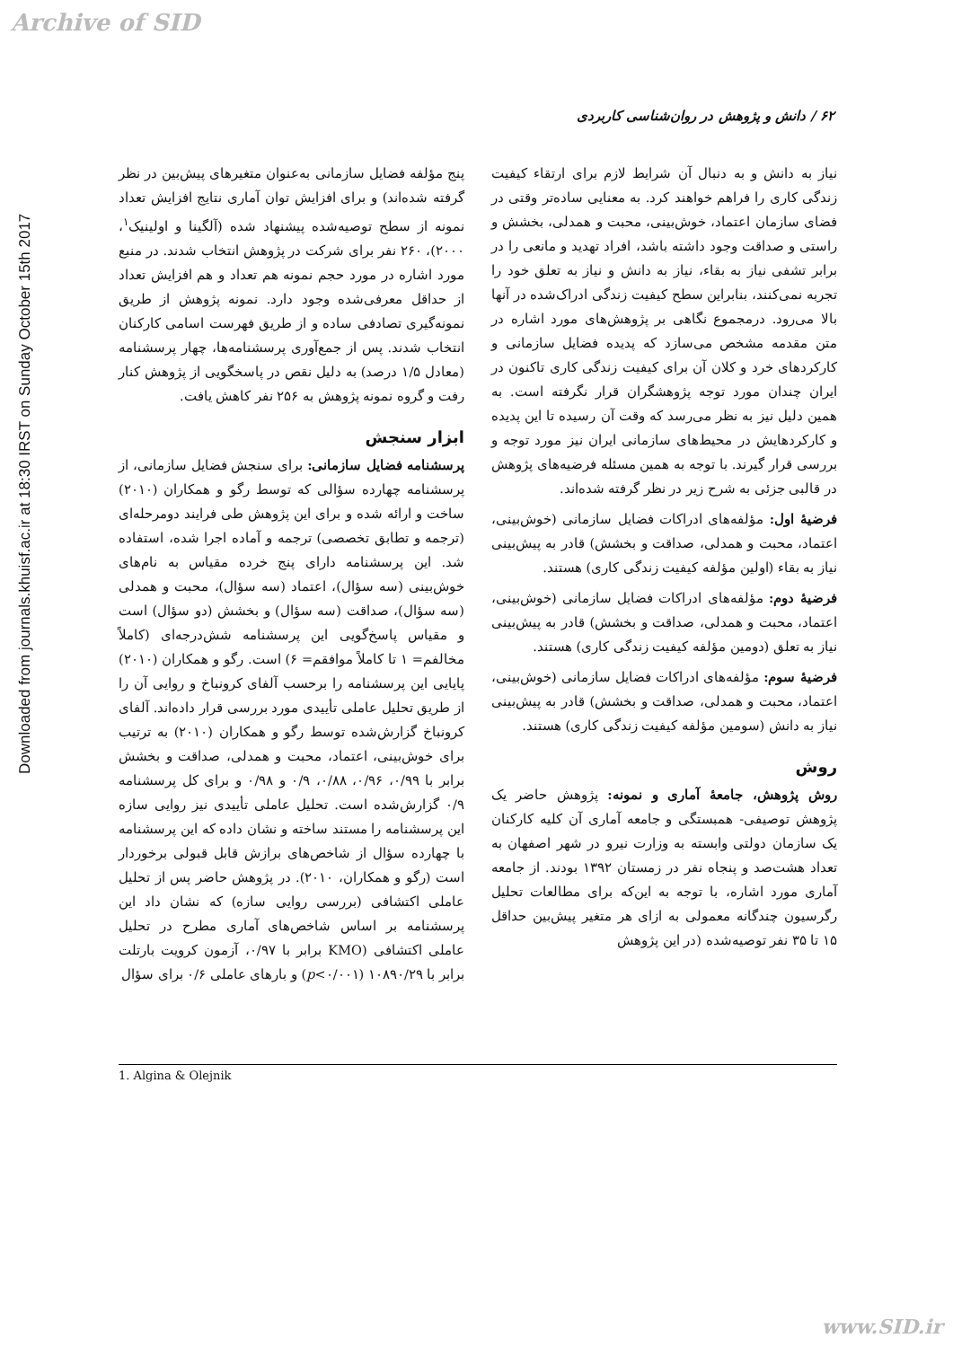Archive of SID
Downloaded from journals.khuisf.ac.ir at 18:30 IRST on Sunday October 15th 2017
۶۲ / دانش و پژوهش در روان‌شناسی کاربردی
نیاز به دانش و به دنبال آن شرایط لازم برای ارتقاء کیفیت زندگی کاری را فراهم خواهند کرد. به معنایی ساده‌تر وقتی در فضای سازمان اعتماد، خوش‌بینی، محبت و همدلی، بخشش و راستی و صداقت وجود داشته باشد، افراد تهدید و مانعی را در برابر تشفی نیاز به بقاء، نیاز به دانش و نیاز به تعلق خود را تجربه نمی‌کنند، بنابراین سطح کیفیت زندگی ادراک‌شده در آنها بالا می‌رود. درمجموع نگاهی بر پژوهش‌های مورد اشاره در متن مقدمه مشخص می‌سازد که پدیده فضایل سازمانی و کارکردهای خرد و کلان آن برای کیفیت زندگی کاری تاکنون در ایران چندان مورد توجه پژوهشگران قرار نگرفته است. به همین دلیل نیز به نظر می‌رسد که وقت آن رسیده تا این پدیده و کارکردهایش در محیط‌های سازمانی ایران نیز مورد توجه و بررسی قرار گیرند. با توجه به همین مسئله فرضیه‌های پژوهش در قالبی جزئی به شرح زیر در نظر گرفته شده‌اند.
فرضیهٔ اول: مؤلفه‌های ادراکات فضایل سازمانی (خوش‌بینی، اعتماد، محبت و همدلی، صداقت و بخشش) قادر به پیش‌بینی نیاز به بقاء (اولین مؤلفه کیفیت زندگی کاری) هستند.
فرضیهٔ دوم: مؤلفه‌های ادراکات فضایل سازمانی (خوش‌بینی، اعتماد، محبت و همدلی، صداقت و بخشش) قادر به پیش‌بینی نیاز به تعلق (دومین مؤلفه کیفیت زندگی کاری) هستند.
فرضیهٔ سوم: مؤلفه‌های ادراکات فضایل سازمانی (خوش‌بینی، اعتماد، محبت و همدلی، صداقت و بخشش) قادر به پیش‌بینی نیاز به دانش (سومین مؤلفه کیفیت زندگی کاری) هستند.
روش
روش پژوهش، جامعهٔ آماری و نمونه: پژوهش حاضر یک پژوهش توصیفی- همبستگی و جامعه آماری آن کلیه کارکنان یک سازمان دولتی وابسته به وزارت نیرو در شهر اصفهان به تعداد هشت‌صد و پنجاه نفر در زمستان ۱۳۹۲ بودند. از جامعه آماری مورد اشاره، با توجه به این‌که برای مطالعات تحلیل رگرسیون چندگانه معمولی به ازای هر متغیر پیش‌بین حداقل ۱۵ تا ۳۵ نفر توصیه‌شده (در این پژوهش
پنج مؤلفه فضایل سازمانی به‌عنوان متغیرهای پیش‌بین در نظر گرفته شده‌اند) و برای افزایش توان آماری نتایج افزایش تعداد نمونه از سطح توصیه‌شده پیشنهاد شده (آلگینا و اولینیک<sup>۱</sup>، ۲۰۰۰)، ۲۶۰ نفر برای شرکت در پژوهش انتخاب شدند. در منبع مورد اشاره در مورد حجم نمونه هم تعداد و هم افزایش تعداد از حداقل معرفی‌شده وجود دارد. نمونه پژوهش از طریق نمونه‌گیری تصادفی ساده و از طریق فهرست اسامی کارکنان انتخاب شدند. پس از جمع‌آوری پرسشنامه‌ها، چهار پرسشنامه (معادل ۱/۵ درصد) به دلیل نقص در پاسخگویی از پژوهش کنار رفت و گروه نمونه پژوهش به ۲۵۶ نفر کاهش یافت.
ابزار سنجش
پرسشنامه فضایل سازمانی: برای سنجش فضایل سازمانی، از پرسشنامه چهارده سؤالی که توسط رگو و همکاران (۲۰۱۰) ساخت و ارائه شده و برای این پژوهش طی فرایند دومرحله‌ای (ترجمه و تطابق تخصصی) ترجمه و آماده اجرا شده، استفاده شد. این پرسشنامه دارای پنج خرده مقیاس به نام‌های خوش‌بینی (سه سؤال)، اعتماد (سه سؤال)، محبت و همدلی (سه سؤال)، صداقت (سه سؤال) و بخشش (دو سؤال) است و مقیاس پاسخ‌گویی این پرسشنامه شش‌درجه‌ای (کاملاً مخالفم= ۱ تا کاملاً موافقم= ۶) است. رگو و همکاران (۲۰۱۰) پایایی این پرسشنامه را برحسب آلفای کرونباخ و روایی آن را از طریق تحلیل عاملی تأییدی مورد بررسی قرار داده‌اند. آلفای کرونباخ گزارش‌شده توسط رگو و همکاران (۲۰۱۰) به ترتیب برای خوش‌بینی، اعتماد، محبت و همدلی، صداقت و بخشش برابر با ۰/۹۹، ۰/۹۶، ۰/۸۸، ۰/۹ و ۰/۹۸ و برای کل پرسشنامه ۰/۹ گزارش‌شده است. تحلیل عاملی تأییدی نیز روایی سازه این پرسشنامه را مستند ساخته و نشان داده که این پرسشنامه با چهارده سؤال از شاخص‌های برازش قابل قبولی برخوردار است (رگو و همکاران، ۲۰۱۰). در پژوهش حاضر پس از تحلیل عاملی اکتشافی (بررسی روایی سازه) که نشان داد این پرسشنامه بر اساس شاخص‌های آماری مطرح در تحلیل عاملی اکتشافی (KMO برابر با ۰/۹۷، آزمون کرویت بارتلت برابر با ۱۰۸۹۰/۲۹ (p<۰/۰۰۱) و بارهای عاملی ۰/۶ برای سؤال
1. Algina & Olejnik
www.SID.ir